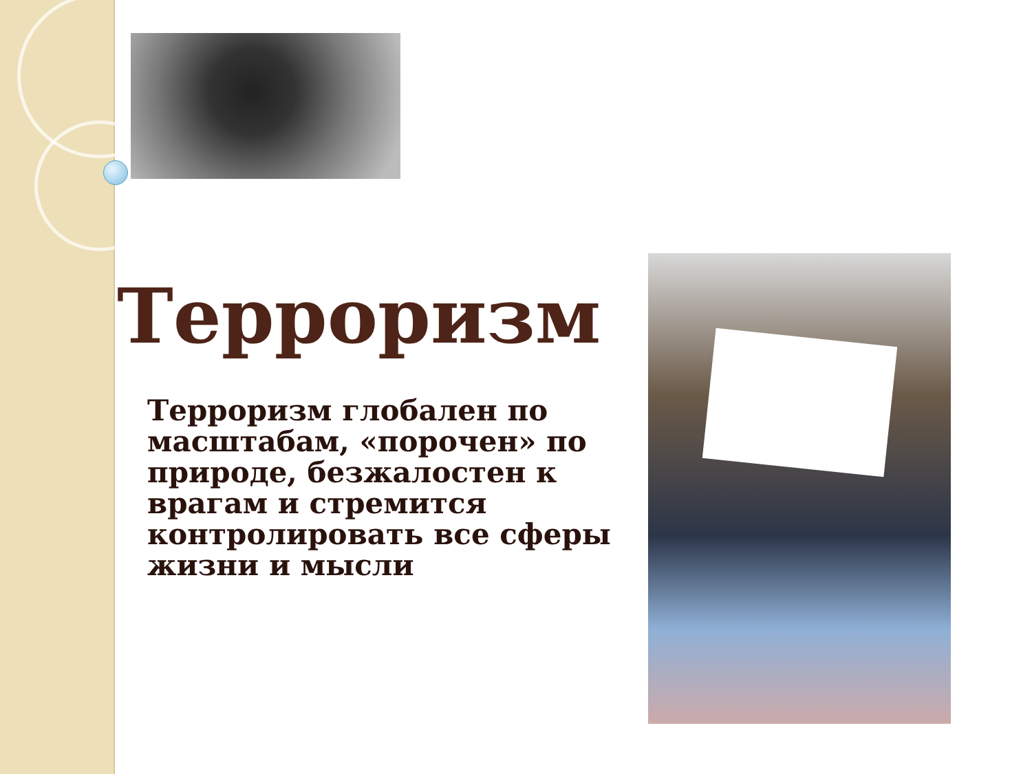Терроризм
Терроризм глобален по масштабам, «порочен» по природе, безжалостен к врагам и стремится контролировать все сферы жизни и мысли